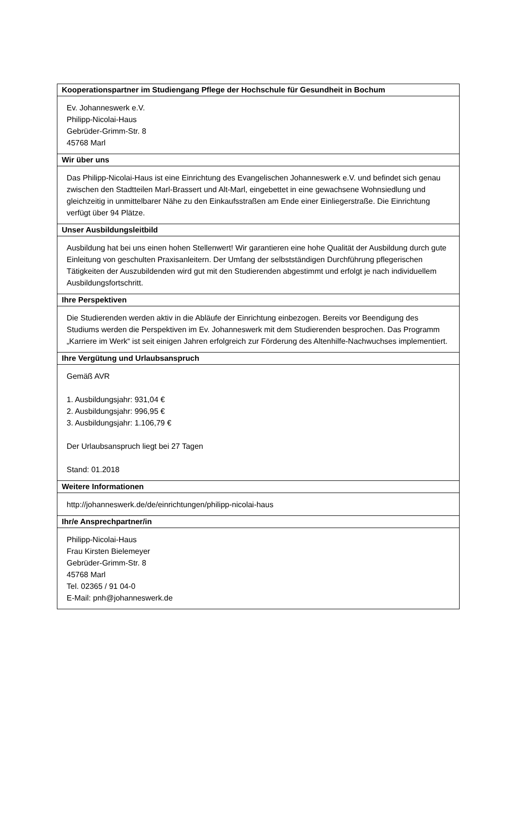| Kooperationspartner im Studiengang Pflege der Hochschule für Gesundheit in Bochum |
| --- |
| Ev. Johanneswerk e.V. Philipp-Nicolai-Haus Gebrüder-Grimm-Str. 8 45768 Marl |
| Wir über uns |
| Das Philipp-Nicolai-Haus ist eine Einrichtung des Evangelischen Johanneswerk e.V. und befindet sich genau zwischen den Stadtteilen Marl-Brassert und Alt-Marl, eingebettet in eine gewachsene Wohnsiedlung und gleichzeitig in unmittelbarer Nähe zu den Einkaufsstraßen am Ende einer Einliegerstraße. Die Einrichtung verfügt über 94 Plätze. |
| Unser Ausbildungsleitbild |
| Ausbildung hat bei uns einen hohen Stellenwert! Wir garantieren eine hohe Qualität der Ausbildung durch gute Einleitung von geschulten Praxisanleitern. Der Umfang der selbstständigen Durchführung pflegerischen Tätigkeiten der Auszubildenden wird gut mit den Studierenden abgestimmt und erfolgt je nach individuellem Ausbildungsfortschritt. |
| Ihre Perspektiven |
| Die Studierenden werden aktiv in die Abläufe der Einrichtung einbezogen. Bereits vor Beendigung des Studiums werden die Perspektiven im Ev. Johanneswerk mit dem Studierenden besprochen. Das Programm „Karriere im Werk“ ist seit einigen Jahren erfolgreich zur Förderung des Altenhilfe-Nachwuchses implementiert. |
| Ihre Vergütung und Urlaubsanspruch |
| Gemäß AVR 1. Ausbildungsjahr: 931,04 € 2. Ausbildungsjahr: 996,95 € 3. Ausbildungsjahr: 1.106,79 € Der Urlaubsanspruch liegt bei 27 Tagen Stand: 01.2018 |
| Weitere Informationen |
| http://johanneswerk.de/de/einrichtungen/philipp-nicolai-haus |
| Ihr/e Ansprechpartner/in |
| Philipp-Nicolai-Haus Frau Kirsten Bielemeyer Gebrüder-Grimm-Str. 8 45768 Marl Tel. 02365 / 91 04-0 E-Mail: pnh@johanneswerk.de |